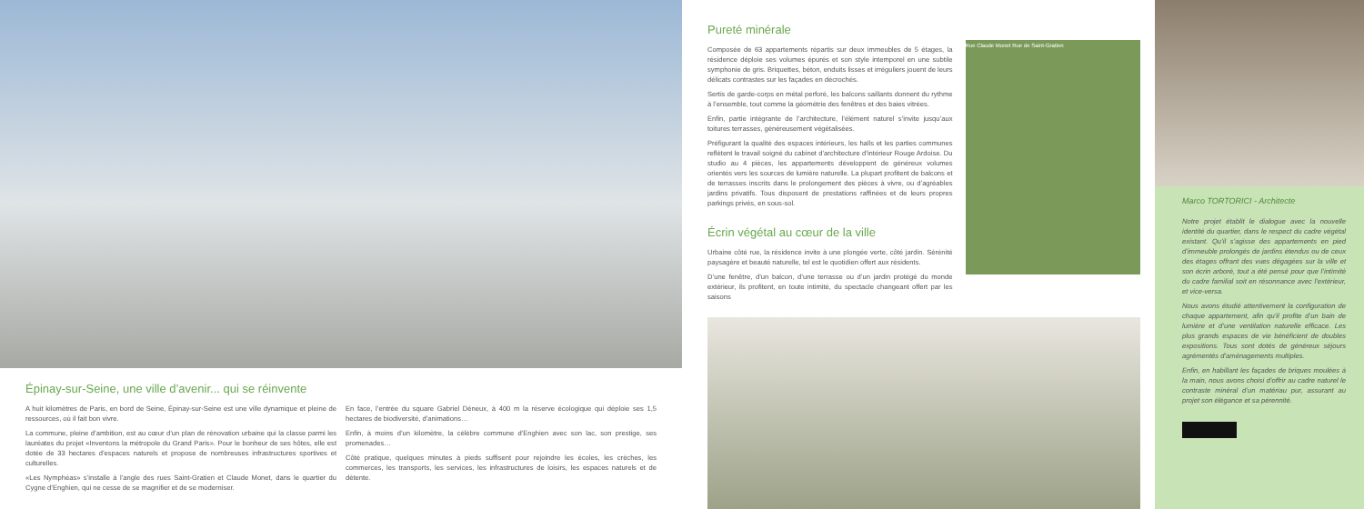Épinay-sur-Seine, une ville d’avenir... qui se réinvente
A huit kilomètres de Paris, en bord de Seine, Épinay-sur-Seine est une ville dynamique et pleine de ressources, où il fait bon vivre.
La commune, pleine d’ambition, est au cœur d’un plan de rénovation urbaine qui la classe parmi les lauréates du projet «Inventons la métropole du Grand Paris». Pour le bonheur de ses hôtes, elle est dotée de 33 hectares d’espaces naturels et propose de nombreuses infrastructures sportives et culturelles.
«Les Nymphéas» s’installe à l’angle des rues Saint-Gratien et Claude Monet, dans le quartier du Cygne d’Enghien, qui ne cesse de se magnifier et de se moderniser.
En face, l’entrée du square Gabriel Déneux, à 400 m la réserve écologique qui déploie ses 1,5 hectares de biodiversité, d’animations…
Enfin, à moins d’un kilomètre, la célèbre commune d’Enghien avec son lac, son prestige, ses promenades…
Côté pratique, quelques minutes à pieds suffisent pour rejoindre les écoles, les crèches, les commerces, les transports, les services, les infrastructures de loisirs, les espaces naturels et de détente.
Pureté minérale
Composée de 63 appartements répartis sur deux immeubles de 5 étages, la résidence déploie ses volumes épurés et son style intemporel en une subtile symphonie de gris. Briquettes, béton, enduits lisses et irréguliers jouent de leurs délicats contrastes sur les façades en décrochés.
Sertis de garde-corps en métal perforé, les balcons saillants donnent du rythme à l’ensemble, tout comme la géométrie des fenêtres et des baies vitrées.
Enfin, partie intégrante de l’architecture, l’élément naturel s’invite jusqu’aux toitures terrasses, généreusement végétalisées.
Préfigurant la qualité des espaces intérieurs, les halls et les parties communes reflètent le travail soigné du cabinet d’architecture d’intérieur Rouge Ardoise. Du studio au 4 pièces, les appartements développent de généreux volumes orientés vers les sources de lumière naturelle. La plupart profitent de balcons et de terrasses inscrits dans le prolongement des pièces à vivre, ou d’agréables jardins privatifs. Tous disposent de prestations raffinées et de leurs propres parkings privés, en sous-sol.
Écrin végétal au cœur de la ville
Urbaine côté rue, la résidence invite à une plongée verte, côté jardin. Sérénité paysagère et beauté naturelle, tel est le quotidien offert aux résidents.
D’une fenêtre, d’un balcon, d’une terrasse ou d’un jardin protégé du monde extérieur, ils profitent, en toute intimité, du spectacle changeant offert par les saisons
Rue Claude Monet Rue de Saint-Gratien
Marco TORTORICI - Architecte
Notre projet établit le dialogue avec la nouvelle identité du quartier, dans le respect du cadre végétal existant. Qu’il s’agisse des appartements en pied d’immeuble prolongés de jardins étendus ou de ceux des étages offrant des vues dégagées sur la ville et son écrin arboré, tout a été pensé pour que l’intimité du cadre familial soit en résonnance avec l’extérieur, et vice-versa.
Nous avons étudié attentivement la configuration de chaque appartement, afin qu’il profite d’un bain de lumière et d’une ventilation naturelle efficace. Les plus grands espaces de vie bénéficient de doubles expositions. Tous sont dotés de généreux séjours agrémentés d’aménagements multiples.
Enfin, en habillant les façades de briques moulées à la main, nous avons choisi d’offrir au cadre naturel le contraste minéral d’un matériau pur, assurant au projet son élégance et sa pérennité.